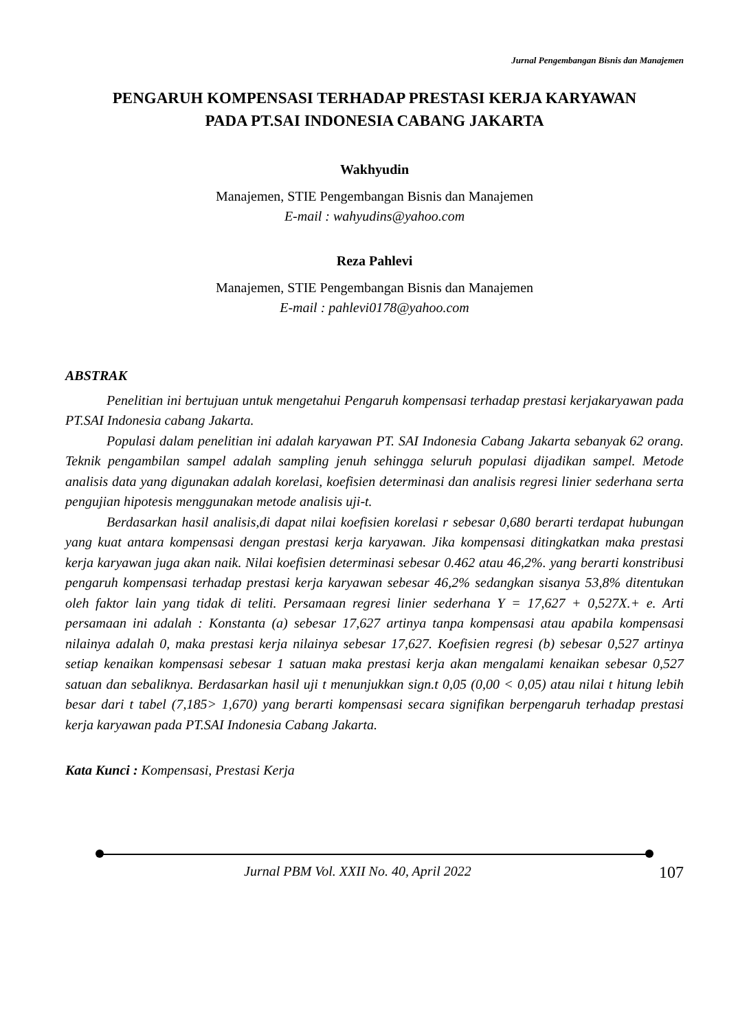Jurnal Pengembangan Bisnis dan Manajemen
PENGARUH KOMPENSASI TERHADAP PRESTASI KERJA KARYAWAN
PADA PT.SAI INDONESIA CABANG JAKARTA
Wakhyudin
Manajemen, STIE Pengembangan Bisnis dan Manajemen
E-mail : wahyudins@yahoo.com
Reza Pahlevi
Manajemen, STIE Pengembangan Bisnis dan Manajemen
E-mail : pahlevi0178@yahoo.com
ABSTRAK
Penelitian ini bertujuan untuk mengetahui Pengaruh kompensasi terhadap prestasi kerjakaryawan pada PT.SAI Indonesia cabang Jakarta.
Populasi dalam penelitian ini adalah karyawan PT. SAI Indonesia Cabang Jakarta sebanyak 62 orang. Teknik pengambilan sampel adalah sampling jenuh sehingga seluruh populasi dijadikan sampel. Metode analisis data yang digunakan adalah korelasi, koefisien determinasi dan analisis regresi linier sederhana serta pengujian hipotesis menggunakan metode analisis uji-t.
Berdasarkan hasil analisis,di dapat nilai koefisien korelasi r sebesar 0,680 berarti terdapat hubungan yang kuat antara kompensasi dengan prestasi kerja karyawan. Jika kompensasi ditingkatkan maka prestasi kerja karyawan juga akan naik. Nilai koefisien determinasi sebesar 0.462 atau 46,2%. yang berarti konstribusi pengaruh kompensasi terhadap prestasi kerja karyawan sebesar 46,2% sedangkan sisanya 53,8% ditentukan oleh faktor lain yang tidak di teliti. Persamaan regresi linier sederhana Y = 17,627 + 0,527X.+ e. Arti persamaan ini adalah : Konstanta (a) sebesar 17,627 artinya tanpa kompensasi atau apabila kompensasi nilainya adalah 0, maka prestasi kerja nilainya sebesar 17,627. Koefisien regresi (b) sebesar 0,527 artinya setiap kenaikan kompensasi sebesar 1 satuan maka prestasi kerja akan mengalami kenaikan sebesar 0,527 satuan dan sebaliknya. Berdasarkan hasil uji t menunjukkan sign.t 0,05 (0,00 < 0,05) atau nilai t hitung lebih besar dari t tabel (7,185> 1,670) yang berarti kompensasi secara signifikan berpengaruh terhadap prestasi kerja karyawan pada PT.SAI Indonesia Cabang Jakarta.
Kata Kunci : Kompensasi, Prestasi Kerja
Jurnal PBM Vol. XXII No. 40, April 2022 107